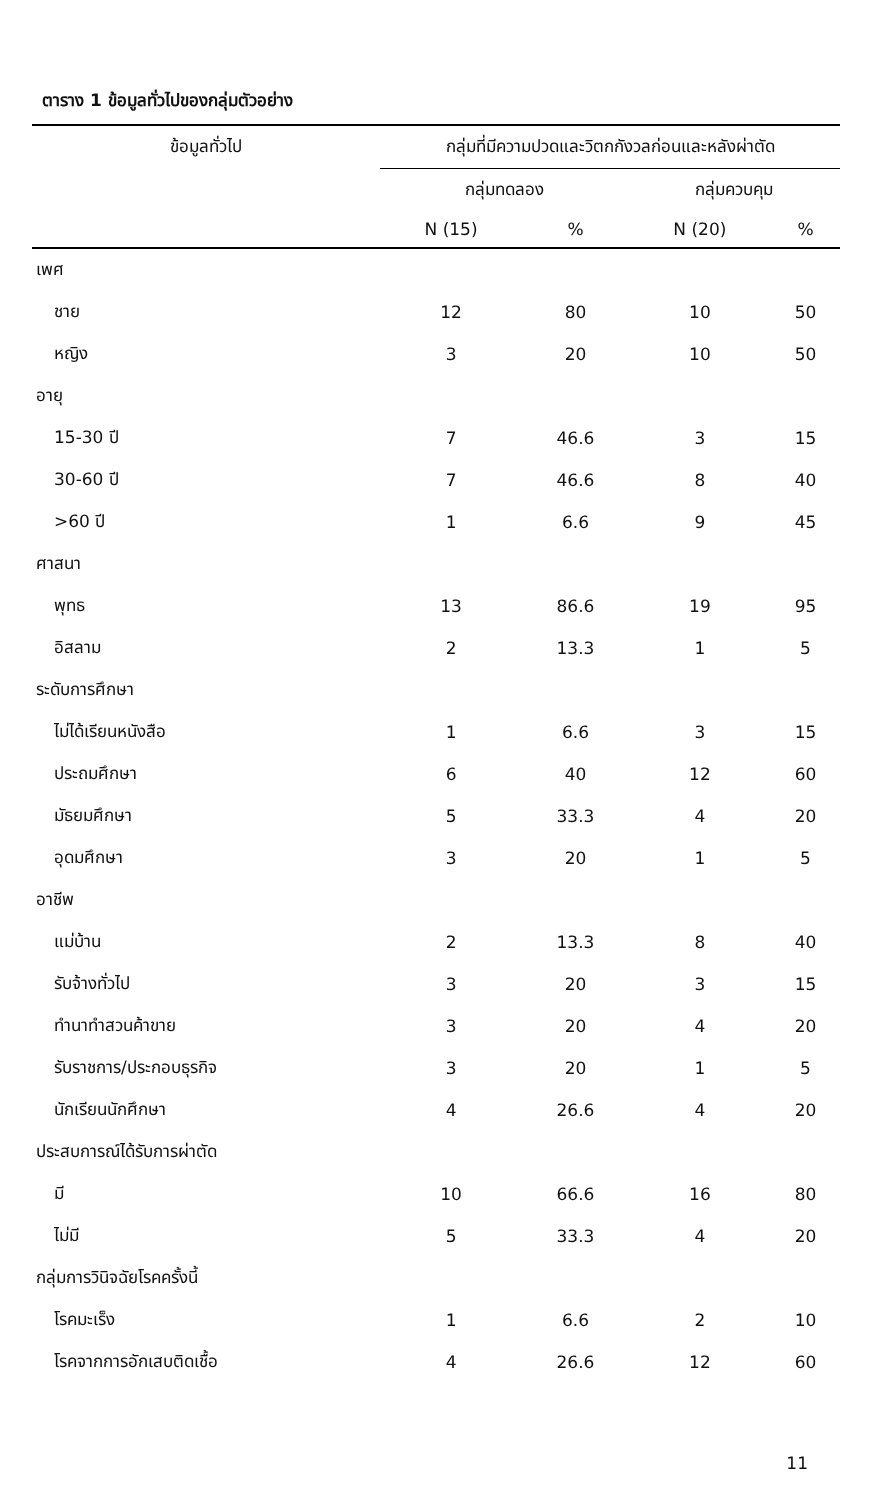ตาราง 1 ข้อมูลทั่วไปของกลุ่มตัวอย่าง
| ข้อมูลทั่วไป | กลุ่มที่มีความปวดและวิตกกังวลก่อนและหลังผ่าตัด | | | |
| --- | --- | --- | --- | --- |
| | กลุ่มทดลอง | | กลุ่มควบคุม | |
| | N (15) | % | N (20) | % |
| เพศ | | | | |
| ชาย | 12 | 80 | 10 | 50 |
| หญิง | 3 | 20 | 10 | 50 |
| อายุ | | | | |
| 15-30 ปี | 7 | 46.6 | 3 | 15 |
| 30-60 ปี | 7 | 46.6 | 8 | 40 |
| >60 ปี | 1 | 6.6 | 9 | 45 |
| ศาสนา | | | | |
| พุทธ | 13 | 86.6 | 19 | 95 |
| อิสลาม | 2 | 13.3 | 1 | 5 |
| ระดับการศึกษา | | | | |
| ไม่ได้เรียนหนังสือ | 1 | 6.6 | 3 | 15 |
| ประถมศึกษา | 6 | 40 | 12 | 60 |
| มัธยมศึกษา | 5 | 33.3 | 4 | 20 |
| อุดมศึกษา | 3 | 20 | 1 | 5 |
| อาชีพ | | | | |
| แม่บ้าน | 2 | 13.3 | 8 | 40 |
| รับจ้างทั่วไป | 3 | 20 | 3 | 15 |
| ทำนาทำสวนค้าขาย | 3 | 20 | 4 | 20 |
| รับราชการ/ประกอบธุรกิจ | 3 | 20 | 1 | 5 |
| นักเรียนนักศึกษา | 4 | 26.6 | 4 | 20 |
| ประสบการณ์ได้รับการผ่าตัด | | | | |
| มี | 10 | 66.6 | 16 | 80 |
| ไม่มี | 5 | 33.3 | 4 | 20 |
| กลุ่มการวินิจฉัยโรคครั้งนี้ | | | | |
| โรคมะเร็ง | 1 | 6.6 | 2 | 10 |
| โรคจากการอักเสบติดเชื้อ | 4 | 26.6 | 12 | 60 |
11